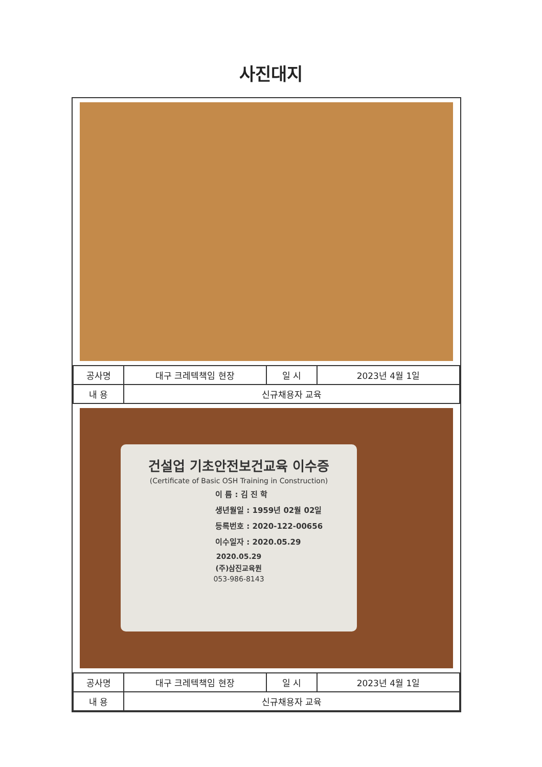사진대지
| 공사명 | 대구 크레텍책임 현장 | 일 시 | 2023년 4월 1일 |
| 내 용 | 신규채용자 교육 | | |
건설업 기초안전보건교육 이수증
(Certificate of Basic OSH Training in Construction)
이 름 : 김 진 학
생년월일 : 1959년 02월 02일
등록번호 : 2020-122-00656
이수일자 : 2020.05.29
2020.05.29
(주)삼진교육원
053-986-8143
| 공사명 | 대구 크레텍책임 현장 | 일 시 | 2023년 4월 1일 |
| 내 용 | 신규채용자 교육 | | |